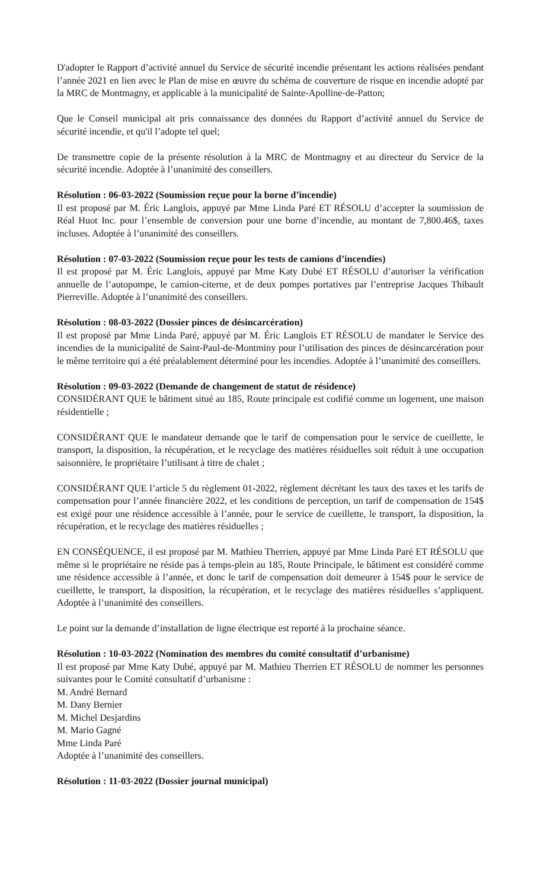D'adopter le Rapport d’activité annuel du Service de sécurité incendie présentant les actions réalisées pendant l’année 2021 en lien avec le Plan de mise en œuvre du schéma de couverture de risque en incendie adopté par la MRC de Montmagny, et applicable à la municipalité de Sainte-Apolline-de-Patton;
Que le Conseil municipal ait pris connaissance des données du Rapport d’activité annuel du Service de sécurité incendie, et qu'il l’adopte tel quel;
De transmettre copie de la présente résolution à la MRC de Montmagny et au directeur du Service de la sécurité incendie. Adoptée à l’unanimité des conseillers.
Résolution : 06-03-2022 (Soumission reçue pour la borne d’incendie)
Il est proposé par M. Éric Langlois, appuyé par Mme Linda Paré ET RÉSOLU d’accepter la soumission de Réal Huot Inc. pour l’ensemble de conversion pour une borne d’incendie, au montant de 7,800.46$, taxes incluses. Adoptée à l’unanimité des conseillers.
Résolution : 07-03-2022 (Soumission reçue pour les tests de camions d’incendies)
Il est proposé par M. Éric Langlois, appuyé par Mme Katy Dubé ET RÉSOLU d’autoriser la vérification annuelle de l’autopompe, le camion-citerne, et de deux pompes portatives par l’entreprise Jacques Thibault Pierreville. Adoptée à l’unanimité des conseillers.
Résolution : 08-03-2022 (Dossier pinces de désincarcération)
Il est proposé par Mme Linda Paré, appuyé par M. Éric Langlois ET RÉSOLU de mandater le Service des incendies de la municipalité de Saint-Paul-de-Montminy pour l’utilisation des pinces de désincarcération pour le même territoire qui a été préalablement déterminé pour les incendies. Adoptée à l’unanimité des conseillers.
Résolution : 09-03-2022 (Demande de changement de statut de résidence)
CONSIDÉRANT QUE le bâtiment situé au 185, Route principale est codifié comme un logement, une maison résidentielle ;
CONSIDÉRANT QUE le mandateur demande que le tarif de compensation pour le service de cueillette, le transport, la disposition, la récupération, et le recyclage des matières résiduelles soit réduit à une occupation saisonnière, le propriétaire l’utilisant à titre de chalet ;
CONSIDÉRANT QUE l’article 5 du règlement 01-2022, règlement décrétant les taux des taxes et les tarifs de compensation pour l’année financière 2022, et les conditions de perception, un tarif de compensation de 154$ est exigé pour une résidence accessible à l’année, pour le service de cueillette, le transport, la disposition, la récupération, et le recyclage des matières résiduelles ;
EN CONSÉQUENCE, il est proposé par M. Mathieu Therrien, appuyé par Mme Linda Paré ET RÉSOLU que même si le propriétaire ne réside pas à temps-plein au 185, Route Principale, le bâtiment est considéré comme une résidence accessible à l’année, et donc le tarif de compensation doit demeurer à 154$ pour le service de cueillette, le transport, la disposition, la récupération, et le recyclage des matières résiduelles s’appliquent. Adoptée à l’unanimité des conseillers.
Le point sur la demande d’installation de ligne électrique est reporté à la prochaine séance.
Résolution : 10-03-2022 (Nomination des membres du comité consultatif d’urbanisme)
Il est proposé par Mme Katy Dubé, appuyé par M. Mathieu Therrien ET RÉSOLU de nommer les personnes suivantes pour le Comité consultatif d’urbanisme :
M. André Bernard
M. Dany Bernier
M. Michel Desjardins
M. Mario Gagné
Mme Linda Paré
Adoptée à l’unanimité des conseillers.
Résolution : 11-03-2022 (Dossier journal municipal)